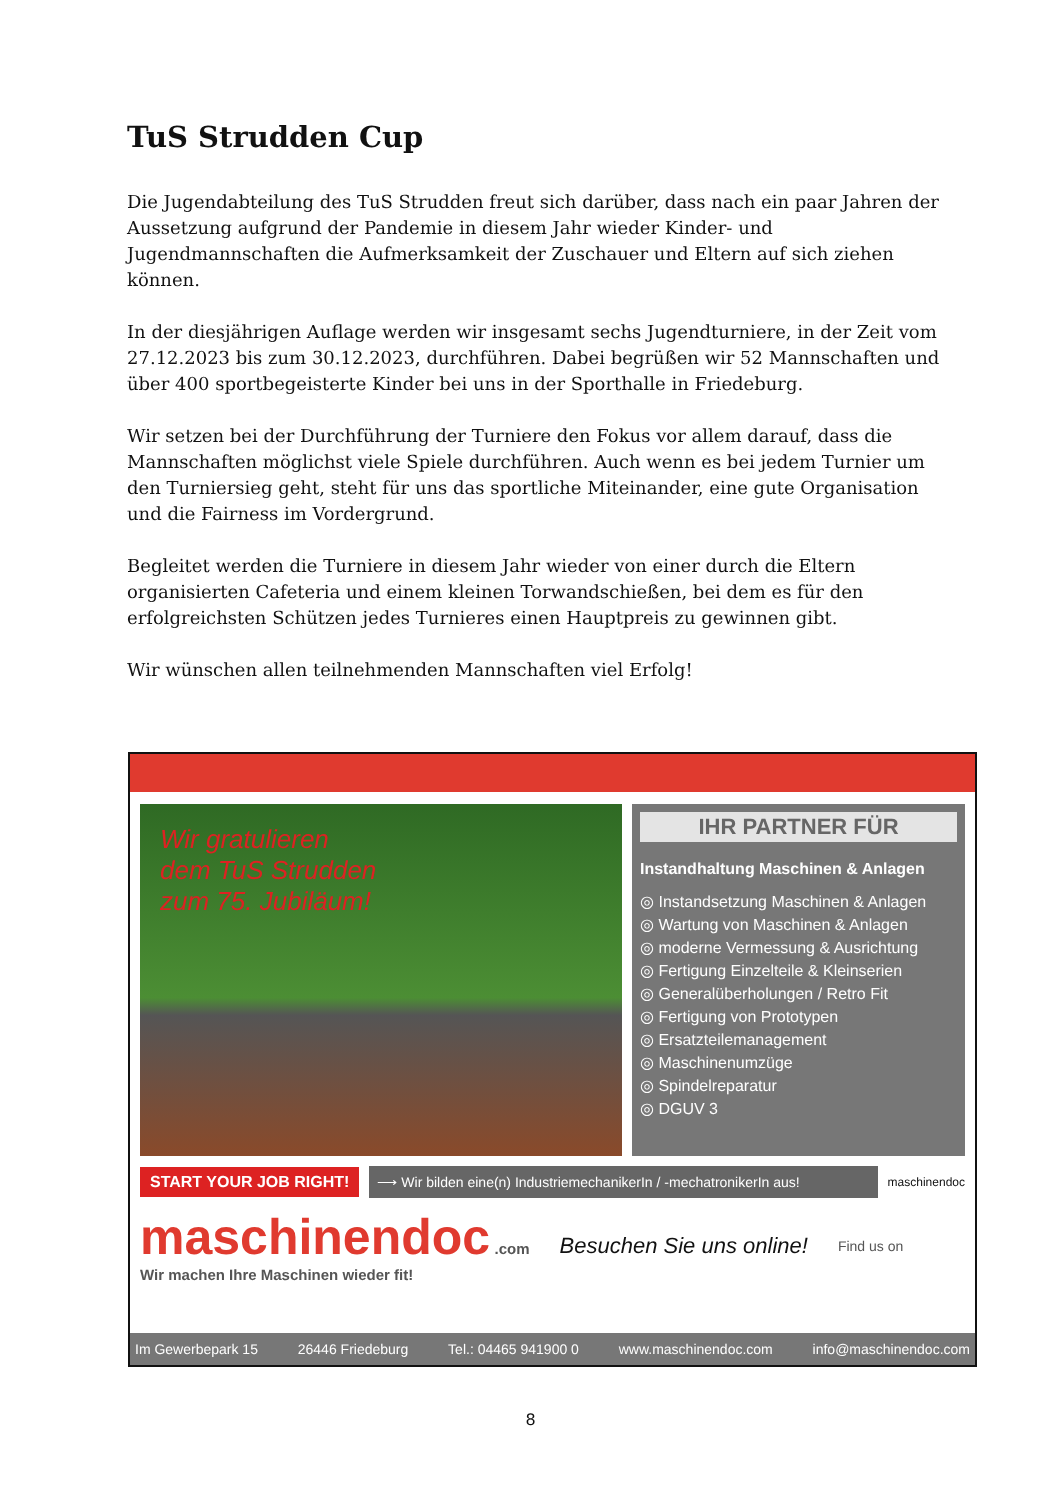TuS Strudden Cup
Die Jugendabteilung des TuS Strudden freut sich darüber, dass nach ein paar Jahren der Aussetzung aufgrund der Pandemie in diesem Jahr wieder Kinder- und Jugendmannschaften die Aufmerksamkeit der Zuschauer und Eltern auf sich ziehen können.
In der diesjährigen Auflage werden wir insgesamt sechs Jugendturniere, in der Zeit vom 27.12.2023 bis zum 30.12.2023, durchführen. Dabei begrüßen wir 52 Mannschaften und über 400 sportbegeisterte Kinder bei uns in der Sporthalle in Friedeburg.
Wir setzen bei der Durchführung der Turniere den Fokus vor allem darauf, dass die Mannschaften möglichst viele Spiele durchführen. Auch wenn es bei jedem Turnier um den Turniersieg geht, steht für uns das sportliche Miteinander, eine gute Organisation und die Fairness im Vordergrund.
Begleitet werden die Turniere in diesem Jahr wieder von einer durch die Eltern organisierten Cafeteria und einem kleinen Torwandschießen, bei dem es für den erfolgreichsten Schützen jedes Turnieres einen Hauptpreis zu gewinnen gibt.
Wir wünschen allen teilnehmenden Mannschaften viel Erfolg!
Wir gratulieren
dem TuS Strudden
zum 75. Jubiläum!
IHR PARTNER FÜR
Instandhaltung Maschinen & Anlagen
◎ Instandsetzung Maschinen & Anlagen
◎ Wartung von Maschinen & Anlagen
◎ moderne Vermessung & Ausrichtung
◎ Fertigung Einzelteile & Kleinserien
◎ Generalüberholungen / Retro Fit
◎ Fertigung von Prototypen
◎ Ersatzteilemanagement
◎ Maschinenumzüge
◎ Spindelreparatur
◎ DGUV 3
START YOUR JOB RIGHT! ⟶ Wir bilden eine(n) IndustriemechanikerIn / -mechatronikerIn aus! maschinendoc
maschinendoc .com
Wir machen Ihre Maschinen wieder fit!
Besuchen Sie uns online!
Find us on
Im Gewerbepark 15 26446 Friedeburg Tel.: 04465 941900 0 www.maschinendoc.com info@maschinendoc.com
8